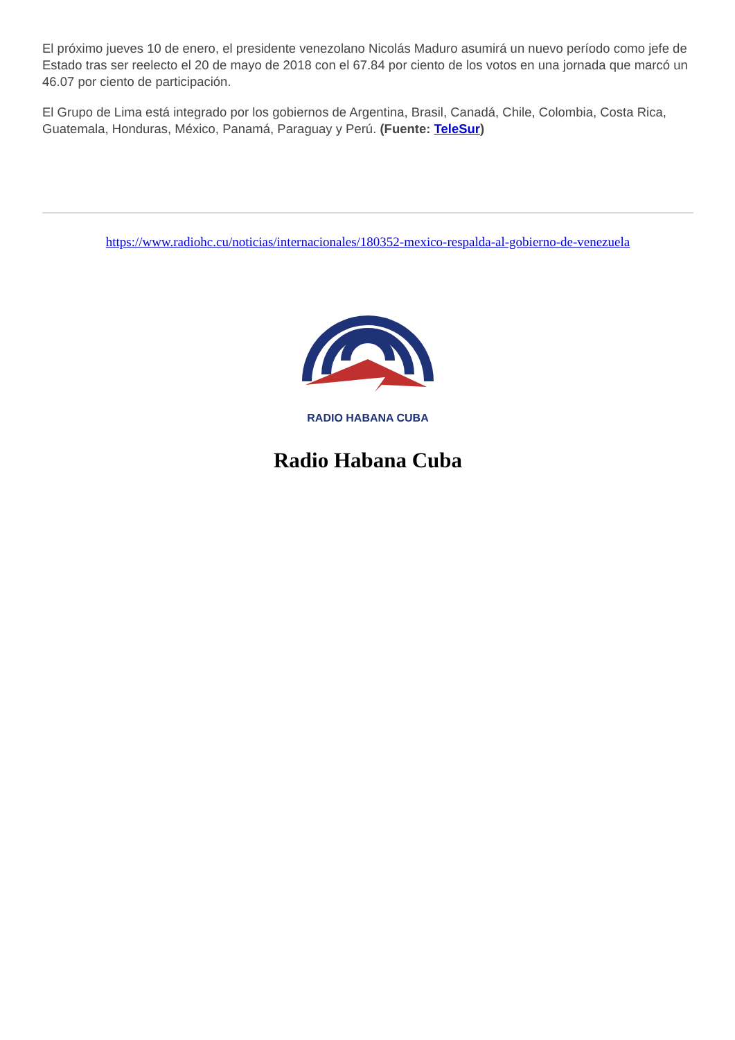El próximo jueves 10 de enero, el presidente venezolano Nicolás Maduro asumirá un nuevo período como jefe de Estado tras ser reelecto el 20 de mayo de 2018 con el 67.84 por ciento de los votos en una jornada que marcó un 46.07 por ciento de participación.
El Grupo de Lima está integrado por los gobiernos de Argentina, Brasil, Canadá, Chile, Colombia, Costa Rica, Guatemala, Honduras, México, Panamá, Paraguay y Perú. (Fuente: TeleSur)
https://www.radiohc.cu/noticias/internacionales/180352-mexico-respalda-al-gobierno-de-venezuela
RADIO HABANA CUBA
Radio Habana Cuba